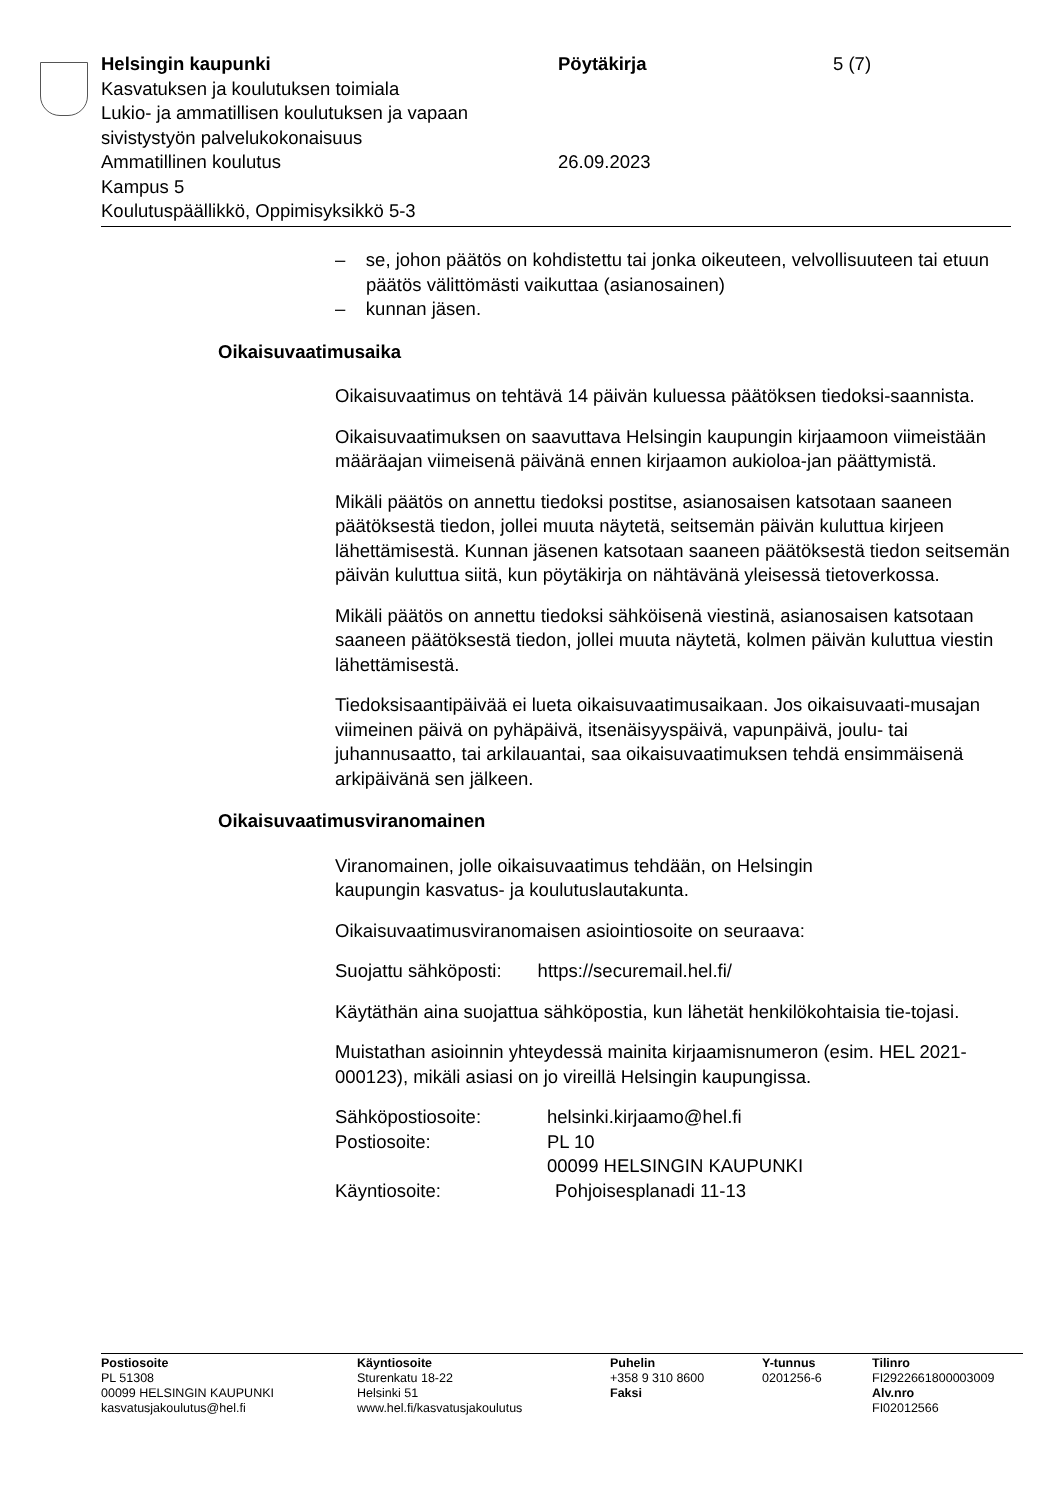Helsingin kaupunki Pöytäkirja 5 (7)
Kasvatuksen ja koulutuksen toimiala
Lukio- ja ammatillisen koulutuksen ja vapaan
sivistystyön palvelukokonaisuus
Ammatillinen koulutus 26.09.2023
Kampus 5
Koulutuspäällikkö, Oppimisyksikkö 5-3
– se, johon päätös on kohdistettu tai jonka oikeuteen, velvollisuuteen tai etuun päätös välittömästi vaikuttaa (asianosainen)
– kunnan jäsen.
Oikaisuvaatimusaika
Oikaisuvaatimus on tehtävä 14 päivän kuluessa päätöksen tiedoksi-saannista.
Oikaisuvaatimuksen on saavuttava Helsingin kaupungin kirjaamoon viimeistään määräajan viimeisenä päivänä ennen kirjaamon aukioloa-jan päättymistä.
Mikäli päätös on annettu tiedoksi postitse, asianosaisen katsotaan saaneen päätöksestä tiedon, jollei muuta näytetä, seitsemän päivän kuluttua kirjeen lähettämisestä. Kunnan jäsenen katsotaan saaneen päätöksestä tiedon seitsemän päivän kuluttua siitä, kun pöytäkirja on nähtävänä yleisessä tietoverkossa.
Mikäli päätös on annettu tiedoksi sähköisenä viestinä, asianosaisen katsotaan saaneen päätöksestä tiedon, jollei muuta näytetä, kolmen päivän kuluttua viestin lähettämisestä.
Tiedoksisaantipäivää ei lueta oikaisuvaatimusaikaan. Jos oikaisuvaati-musajan viimeinen päivä on pyhäpäivä, itsenäisyyspäivä, vapunpäivä, joulu- tai juhannusaatto, tai arkilauantai, saa oikaisuvaatimuksen tehdä ensimmäisenä arkipäivänä sen jälkeen.
Oikaisuvaatimusviranomainen
Viranomainen, jolle oikaisuvaatimus tehdään, on Helsingin
kaupungin kasvatus- ja koulutuslautakunta.
Oikaisuvaatimusviranomaisen asiointiosoite on seuraava:
Suojattu sähköposti: https://securemail.hel.fi/
Käytäthän aina suojattua sähköpostia, kun lähetät henkilökohtaisia tie-tojasi.
Muistathan asioinnin yhteydessä mainita kirjaamisnumeron (esim. HEL 2021-000123), mikäli asiasi on jo vireillä Helsingin kaupungissa.
Sähköpostiosoite: helsinki.kirjaamo@hel.fi
Postiosoite: PL 10
00099 HELSINGIN KAUPUNKI
Käyntiosoite: Pohjoisesplanadi 11-13
Postiosoite
PL 51308
00099 HELSINGIN KAUPUNKI
kasvatusjakoulutus@hel.fi
Käyntiosoite
Sturenkatu 18-22
Helsinki 51
www.hel.fi/kasvatusjakoulutus
Puhelin
+358 9 310 8600
Faksi
Y-tunnus
0201256-6
Tilinro
FI2922661800003009
Alv.nro
FI02012566